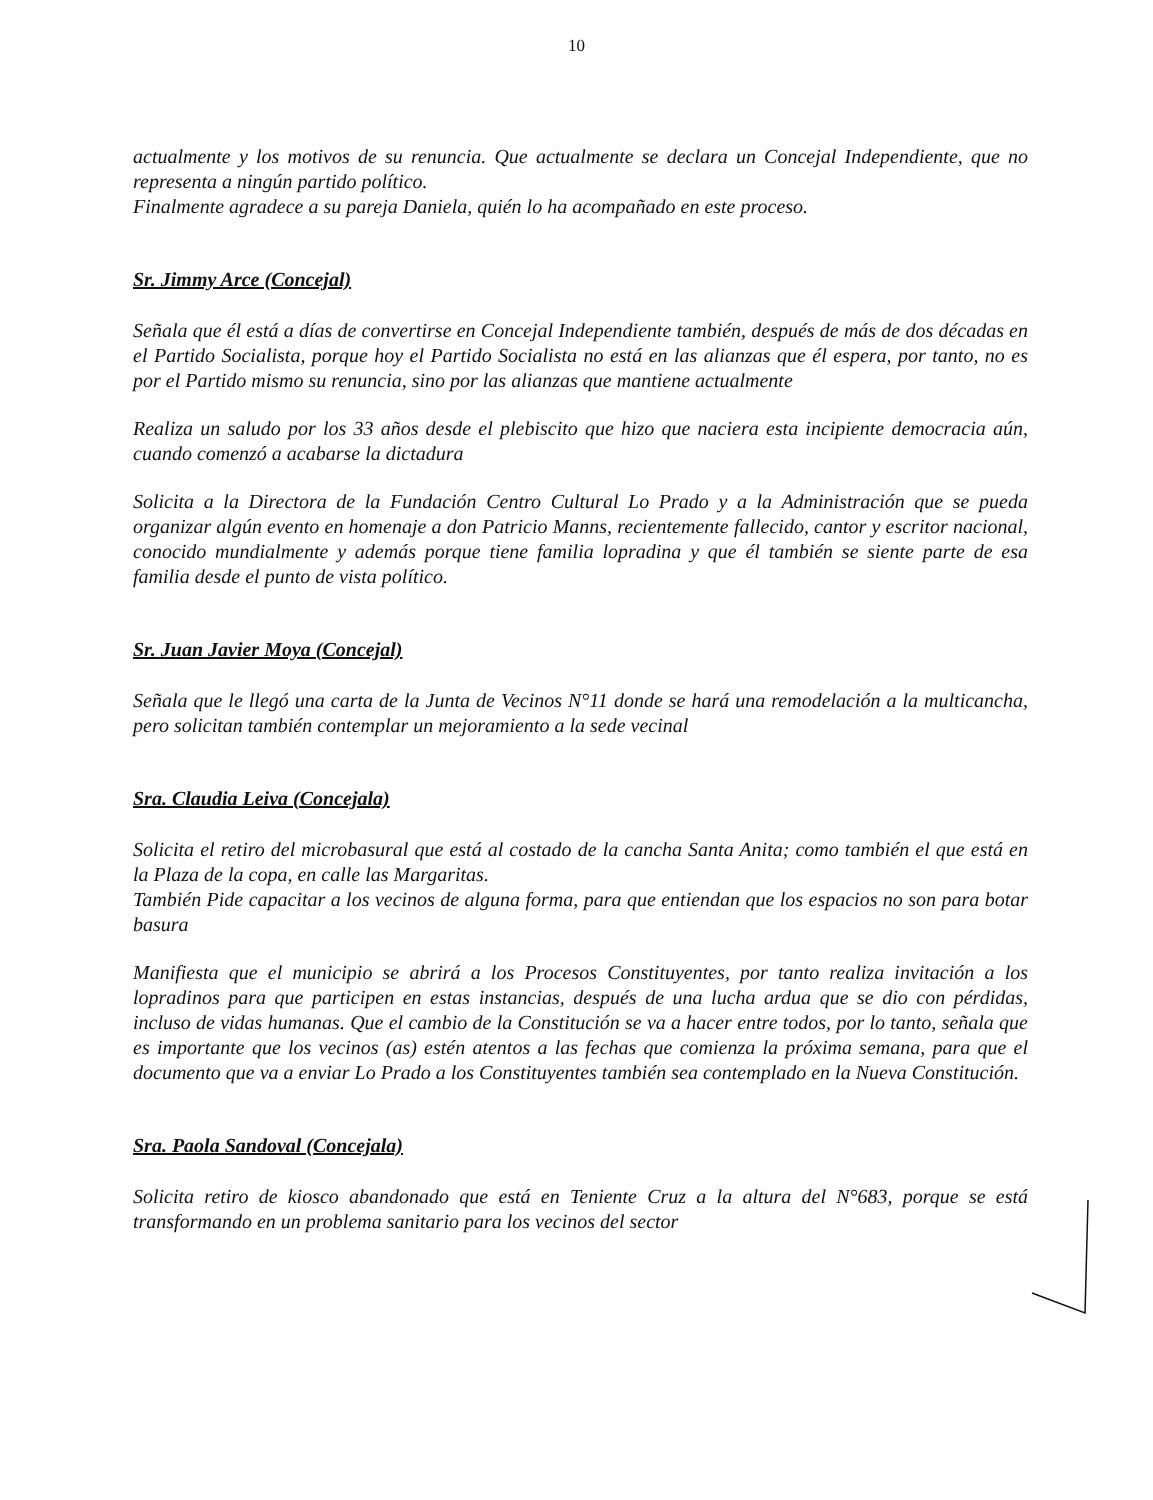10
actualmente y los motivos de su renuncia. Que actualmente se declara un Concejal Independiente, que no representa a ningún partido político.
Finalmente agradece a su pareja Daniela, quién lo ha acompañado en este proceso.
Sr. Jimmy Arce (Concejal)
Señala que él está a días de convertirse en Concejal Independiente también, después de más de dos décadas en el Partido Socialista, porque hoy el Partido Socialista no está en las alianzas que él espera, por tanto, no es por el Partido mismo su renuncia, sino por las alianzas que mantiene actualmente
Realiza un saludo por los 33 años desde el plebiscito que hizo que naciera esta incipiente democracia aún, cuando comenzó a acabarse la dictadura
Solicita a la Directora de la Fundación Centro Cultural Lo Prado y a la Administración que se pueda organizar algún evento en homenaje a don Patricio Manns, recientemente fallecido, cantor y escritor nacional, conocido mundialmente y además porque tiene familia lopradina y que él también se siente parte de esa familia desde el punto de vista político.
Sr. Juan Javier Moya (Concejal)
Señala que le llegó una carta de la Junta de Vecinos N°11 donde se hará una remodelación a la multicancha, pero solicitan también contemplar un mejoramiento a la sede vecinal
Sra. Claudia Leiva (Concejala)
Solicita el retiro del microbasural que está al costado de la cancha Santa Anita; como también el que está en la Plaza de la copa, en calle las Margaritas.
También Pide capacitar a los vecinos de alguna forma, para que entiendan que los espacios no son para botar basura
Manifiesta que el municipio se abrirá a los Procesos Constituyentes, por tanto realiza invitación a los lopradinos para que participen en estas instancias, después de una lucha ardua que se dio con pérdidas, incluso de vidas humanas. Que el cambio de la Constitución se va a hacer entre todos, por lo tanto, señala que es importante que los vecinos (as) estén atentos a las fechas que comienza la próxima semana, para que el documento que va a enviar Lo Prado a los Constituyentes también sea contemplado en la Nueva Constitución.
Sra. Paola Sandoval (Concejala)
Solicita retiro de kiosco abandonado que está en Teniente Cruz a la altura del N°683, porque se está transformando en un problema sanitario para los vecinos del sector